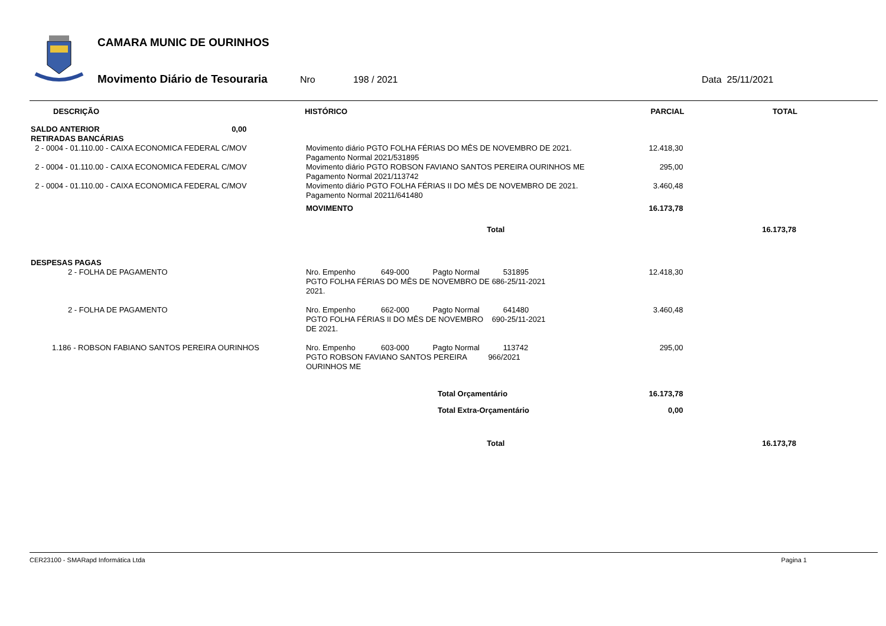CAMARA MUNIC DE OURINHOS
Movimento Diário de Tesouraria Nro 198 / 2021 Data 25/11/2021
| DESCRIÇÃO | HISTÓRICO | PARCIAL | TOTAL |
| --- | --- | --- | --- |
| SALDO ANTERIOR 0,00 | | | |
| RETIRADAS BANCÁRIAS | | | |
| 2 - 0004 - 01.110.00 - CAIXA ECONOMICA FEDERAL C/MOV | Movimento diário PGTO FOLHA FÉRIAS DO MÊS DE NOVEMBRO DE 2021. Pagamento Normal 2021/531895 | 12.418,30 | |
| 2 - 0004 - 01.110.00 - CAIXA ECONOMICA FEDERAL C/MOV | Movimento diário PGTO ROBSON FAVIANO SANTOS PEREIRA OURINHOS ME Pagamento Normal 2021/113742 | 295,00 | |
| 2 - 0004 - 01.110.00 - CAIXA ECONOMICA FEDERAL C/MOV | Movimento diário PGTO FOLHA FÉRIAS II DO MÊS DE NOVEMBRO DE 2021. Pagamento Normal 20211/641480 | 3.460,48 | |
| | MOVIMENTO | 16.173,78 | |
| | Total | | 16.173,78 |
| DESPESAS PAGAS | | | |
| 2 - FOLHA DE PAGAMENTO | Nro. Empenho 649-000 Pagto Normal 531895 PGTO FOLHA FÉRIAS DO MÊS DE NOVEMBRO DE 686-25/11-2021 2021. | 12.418,30 | |
| 2 - FOLHA DE PAGAMENTO | Nro. Empenho 662-000 Pagto Normal 641480 PGTO FOLHA FÉRIAS II DO MÊS DE NOVEMBRO 690-25/11-2021 DE 2021. | 3.460,48 | |
| 1.186 - ROBSON FABIANO SANTOS PEREIRA OURINHOS | Nro. Empenho 603-000 Pagto Normal 113742 PGTO ROBSON FAVIANO SANTOS PEREIRA 966/2021 OURINHOS ME | 295,00 | |
| | Total Orçamentário | 16.173,78 | |
| | Total Extra-Orçamentário | 0,00 | |
| | Total | | 16.173,78 |
CER23100 - SMARapd Informática Ltda Pagina 1